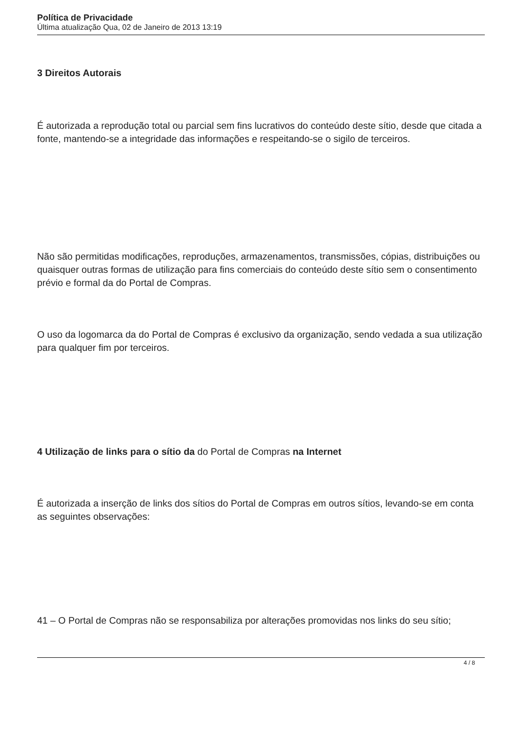Política de Privacidade
Última atualização Qua, 02 de Janeiro de 2013 13:19
3 Direitos Autorais
É autorizada a reprodução total ou parcial sem fins lucrativos do conteúdo deste sítio, desde que citada a fonte, mantendo-se a integridade das informações e respeitando-se o sigilo de terceiros.
Não são permitidas modificações, reproduções, armazenamentos, transmissões, cópias, distribuições ou quaisquer outras formas de utilização para fins comerciais do conteúdo deste sítio sem o consentimento prévio e formal da do Portal de Compras.
O uso da logomarca da do Portal de Compras é exclusivo da organização, sendo vedada a sua utilização para qualquer fim por terceiros.
4 Utilização de links para o sítio da do Portal de Compras na Internet
É autorizada a inserção de links dos sítios do Portal de Compras em outros sítios, levando-se em conta as seguintes observações:
41 – O Portal de Compras não se responsabiliza por alterações promovidas nos links do seu sítio;
4 / 8